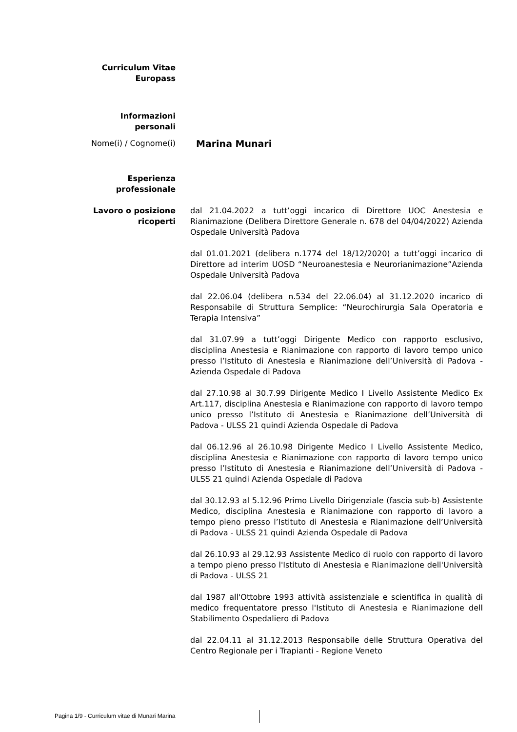Curriculum Vitae
Europass
Informazioni
personali
Nome(i) / Cognome(i)
Marina Munari
Esperienza
professionale
Lavoro o posizione
ricoperti
dal 21.04.2022 a tutt’oggi incarico di Direttore UOC Anestesia e Rianimazione (Delibera Direttore Generale n. 678 del 04/04/2022) Azienda Ospedale Università Padova
dal 01.01.2021 (delibera n.1774 del 18/12/2020) a tutt’oggi incarico di Direttore ad interim UOSD “Neuroanestesia e Neurorianimazione”Azienda Ospedale Università Padova
dal 22.06.04 (delibera n.534 del 22.06.04) al 31.12.2020 incarico di Responsabile di Struttura Semplice: “Neurochirurgia Sala Operatoria e Terapia Intensiva”
dal 31.07.99 a tutt’oggi Dirigente Medico con rapporto esclusivo, disciplina Anestesia e Rianimazione con rapporto di lavoro tempo unico presso l’Istituto di Anestesia e Rianimazione dell’Università di Padova -Azienda Ospedale di Padova
dal 27.10.98 al 30.7.99 Dirigente Medico I Livello Assistente Medico Ex Art.117, disciplina Anestesia e Rianimazione con rapporto di lavoro tempo unico presso l’Istituto di Anestesia e Rianimazione dell’Università di Padova - ULSS 21 quindi Azienda Ospedale di Padova
dal 06.12.96 al 26.10.98 Dirigente Medico I Livello Assistente Medico, disciplina Anestesia e Rianimazione con rapporto di lavoro tempo unico presso l’Istituto di Anestesia e Rianimazione dell’Università di Padova - ULSS 21 quindi Azienda Ospedale di Padova
dal 30.12.93 al 5.12.96 Primo Livello Dirigenziale (fascia sub-b) Assistente Medico, disciplina Anestesia e Rianimazione con rapporto di lavoro a tempo pieno presso l’Istituto di Anestesia e Rianimazione dell’Università di Padova - ULSS 21 quindi Azienda Ospedale di Padova
dal 26.10.93 al 29.12.93 Assistente Medico di ruolo con rapporto di lavoro a tempo pieno presso l'Istituto di Anestesia e Rianimazione dell'Università di Padova - ULSS 21
dal 1987 all'Ottobre 1993 attività assistenziale e scientifica in qualità di medico frequentatore presso l'Istituto di Anestesia e Rianimazione dell Stabilimento Ospedaliero di Padova
dal 22.04.11 al 31.12.2013 Responsabile delle Struttura Operativa del Centro Regionale per i Trapianti - Regione Veneto
Pagina 1/9 - Curriculum vitae di Munari Marina